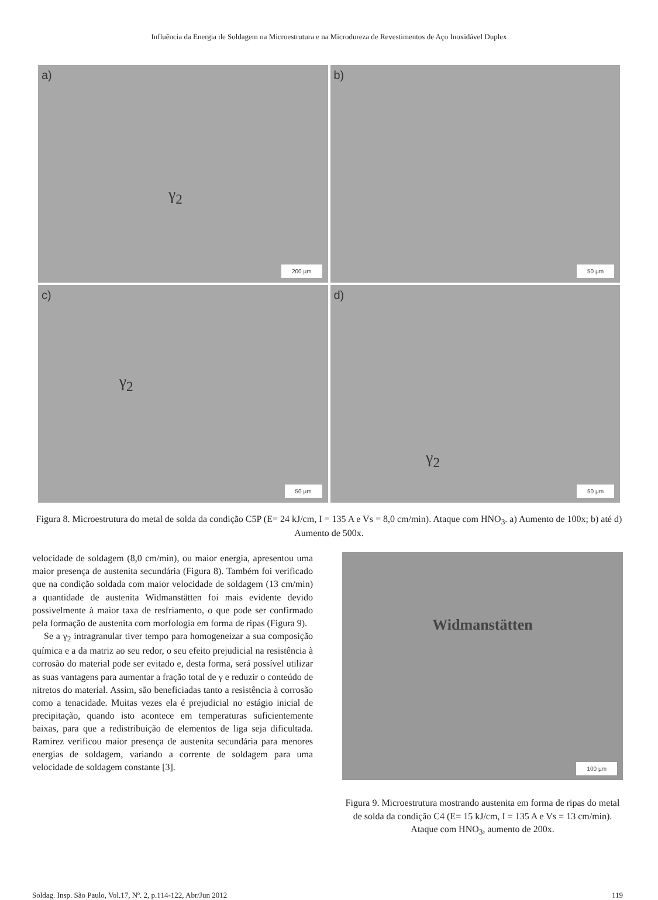Influência da Energia de Soldagem na Microestrutura e na Microdureza de Revestimentos de Aço Inoxidável Duplex
a) γ<sub>2</sub>
200 µm
b)
50 µm
c) γ<sub>2</sub>
50 µm
d) γ<sub>2</sub>
50 µm
Figura 8. Microestrutura do metal de solda da condição C5P (E= 24 kJ/cm, I = 135 A e Vs = 8,0 cm/min). Ataque com HNO<sub>3</sub>. a) Aumento de 100x; b) até d) Aumento de 500x.
velocidade de soldagem (8,0 cm/min), ou maior energia, apresentou uma maior presença de austenita secundária (Figura 8). Também foi verificado que na condição soldada com maior velocidade de soldagem (13 cm/min) a quantidade de austenita Widmanstätten foi mais evidente devido possivelmente à maior taxa de resfriamento, o que pode ser confirmado pela formação de austenita com morfologia em forma de ripas (Figura 9).
Se a γ<sub>2</sub> intragranular tiver tempo para homogeneizar a sua composição química e a da matriz ao seu redor, o seu efeito prejudicial na resistência à corrosão do material pode ser evitado e, desta forma, será possível utilizar as suas vantagens para aumentar a fração total de γ e reduzir o conteúdo de nitretos do material. Assim, são beneficiadas tanto a resistência à corrosão como a tenacidade. Muitas vezes ela é prejudicial no estágio inicial de precipitação, quando isto acontece em temperaturas suficientemente baixas, para que a redistribuição de elementos de liga seja dificultada. Ramirez verificou maior presença de austenita secundária para menores energias de soldagem, variando a corrente de soldagem para uma velocidade de soldagem constante [3].
Widmanstätten
100 µm
Figura 9. Microestrutura mostrando austenita em forma de ripas do metal de solda da condição C4 (E= 15 kJ/cm, I = 135 A e Vs = 13 cm/min). Ataque com HNO<sub>3</sub>, aumento de 200x.
Soldag. Insp. São Paulo, Vol.17, Nº. 2, p.114-122, Abr/Jun 2012 119